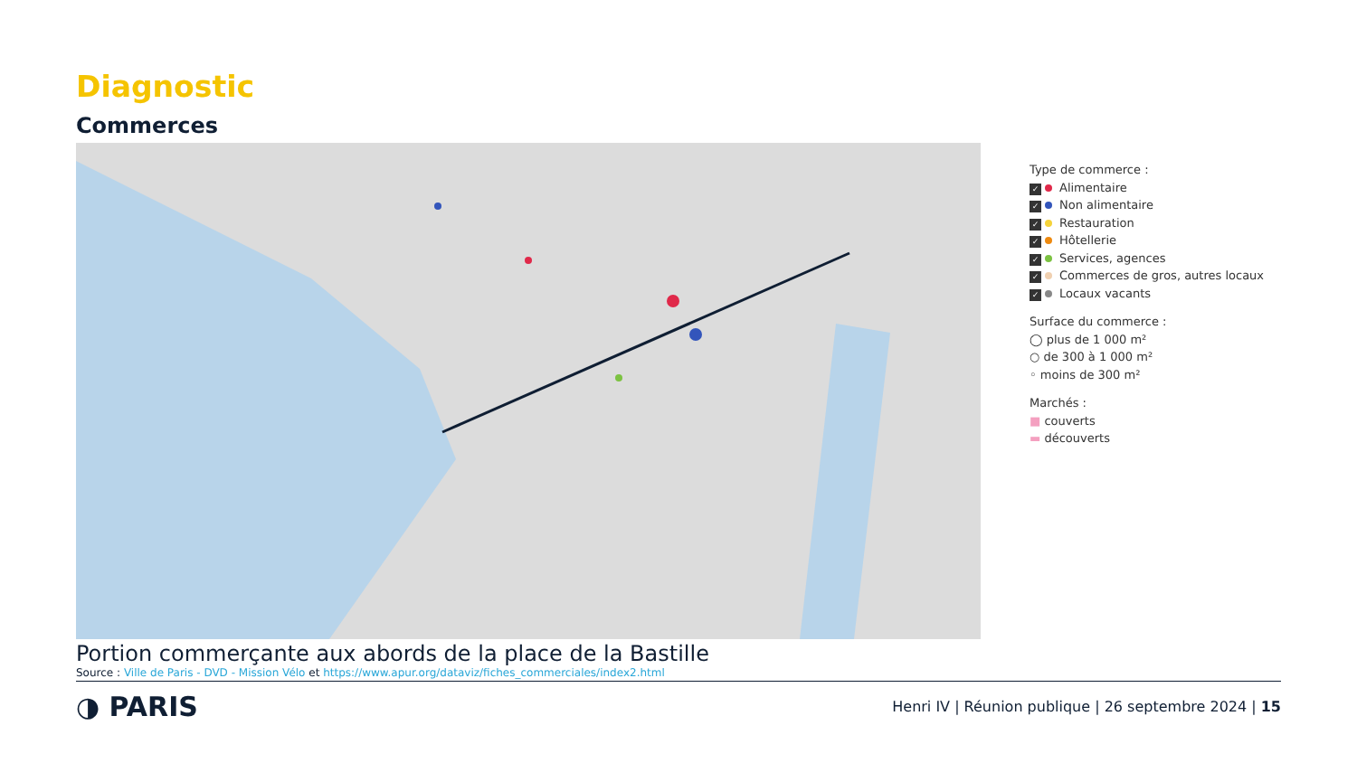Diagnostic
Commerces
Type de commerce :
✓ Alimentaire
✓ Non alimentaire
✓ Restauration
✓ Hôtellerie
✓ Services, agences
✓ Commerces de gros, autres locaux
✓ Locaux vacants
Surface du commerce :
◯ plus de 1 000 m²
○ de 300 à 1 000 m²
◦ moins de 300 m²
Marchés :
■ couverts
▬ découverts
Portion commerçante aux abords de la place de la Bastille
Source : Ville de Paris - DVD - Mission Vélo et https://www.apur.org/dataviz/fiches_commerciales/index2.html
◑ PARIS
Henri IV | Réunion publique | 26 septembre 2024 | 15